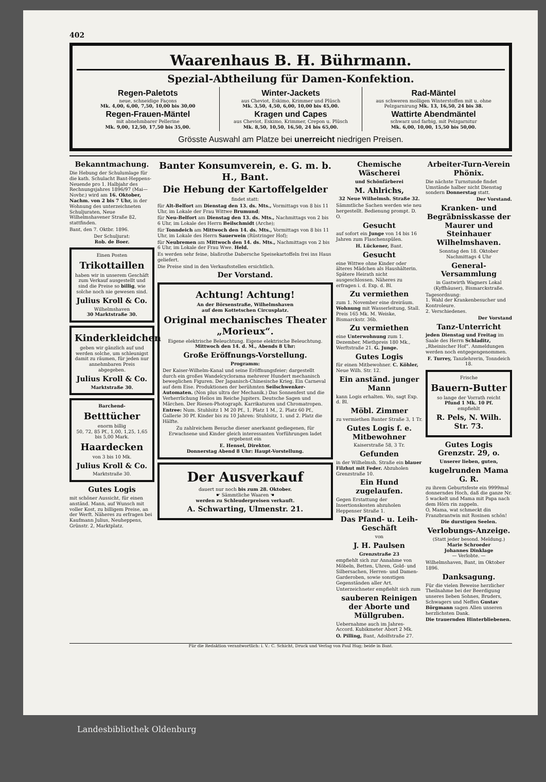402
Waarenhaus B. H. Bührmann.
Spezial-Abtheilung für Damen-Konfektion.
Regen-Paletots
neue, schneidige Façons
Mk. 4,00, 6,00, 7,50, 10,00 bis 30,00
Regen-Frauen-Mäntel
mit abnehmbarer Pellerine
Mk. 9,00, 12,50, 17,50 bis 35,00.
Winter-Jackets
aus Cheviot, Eskimo, Krimmer und Plüsch
Mk. 3,50, 4,50, 6,00, 10,00 bis 45,00.
Kragen und Capes
aus Cheviot, Eskimo, Krimmer, Crepon u. Plüsch
Mk. 8,50, 10,50, 16,50, 24 bis 65,00.
Rad-Mäntel
aus schweren molligen Winterstoffen mit u. ohne Pelzgarnirung Mk. 13, 16,50, 24 bis 38.
Wattirte Abendmäntel
schwarz und farbig, mit Pelzgarnitur
Mk. 6,00, 10,00, 15,50 bis 50,00.
Grösste Auswahl am Platze bei unerreicht niedrigen Preisen.
Bekanntmachung.
Die Hebung der Schulumlage für die kath. Schulacht Bant-Heppens-Neuende pro 1. Halbjahr des Rechnungsjahres 1896/97 (Mai—Novbr.) wird am 16. Oktober, Nachm. von 2 bis 7 Uhr, in der Wohnung des unterzeichneten Schuljuraten, Neue Wilhelmshavener Straße 82, stattfinden.
Bant, den 7. Oktbr. 1896.
Der Schuljurat:
Rob. de Boer.
Einen Posten
Trikottaillen
haben wir in unserem Geschäft zum Verkauf ausgestellt und sind die Preise so billig, wie solche noch nie gewesen sind.
Julius Kroll & Co.
Wilhelmshaven
30 Marktstraße 30.
Kinderkleidchen
geben wir gänzlich auf und werden solche, um schleunigst damit zu räumen, für jeden nur annehmbaren Preis abgegeben.
Julius Kroll & Co.
Marktstraße 30.
Barchend-
Betttücher
enorm billig
50, 72, 85 Pf., 1,00, 1,25, 1,65 bis 5,00 Mark.
Haardecken
von 3 bis 10 Mk.
Julius Kroll & Co.
Marktstraße 30.
Gutes Logis
mit schöner Aussicht, für einen anständ. Mann, auf Wunsch mit voller Kost, zu billigem Preise, an der Werft. Näheres zu erfragen bei Kaufmann Julius, Neuheppens, Grünstr. 2, Marktplatz.
Banter Konsumverein, e. G. m. b. H., Bant.
Die Hebung der Kartoffelgelder
findet statt:
für Alt-Belfort am Dienstag den 13. ds. Mts., Vormittags von 8 bis 11 Uhr, im Lokale der Frau Wittwe Brumund;
für Neu-Belfort am Dienstag den 13. ds. Mts., Nachmittags von 2 bis 6 Uhr, im Lokale des Herrn Beilschmidt (Arche);
für Tonndeich am Mittwoch den 14. ds. Mts., Vormittags von 8 bis 11 Uhr, im Lokale des Herrn Sauerwein (Rüstringer Hof);
für Neubremen am Mittwoch den 14. ds. Mts., Nachmittags von 2 bis 6 Uhr, im Lokale der Frau Wwe. Held.
Es werden sehr feine, blaßrothe Dabersche Speisekartoffeln frei ins Haus geliefert.
Die Preise sind in den Verkaufsstellen ersichtlich.
Der Vorstand.
Achtung! Achtung!
An der Börsenstraße, Wilhelmshaven
auf dem Kottetschen Circusplatz.
Original mechanisches Theater „Morieux“.
Eigene elektrische Beleuchtung. Eigene elektrische Beleuchtung.
Mittwoch den 14. d. M., Abends 8 Uhr:
Große Eröffnungs-Vorstellung.
Programm:
Der Kaiser-Wilhelm-Kanal und seine Eröffnungsfeier; dargestellt durch ein großes Wandelcyclorama mehrerer Hundert mechanisch beweglichen Figuren. Der Japanisch-Chinesische Krieg. Ein Carneval auf dem Eise. Produktionen der berühmten Seilschwenker-Automaten. (Non plus ultra der Mechanik.) Das Sonnenfest und die Verherrlichung Helios im Reiche Jupiters. Deutsche Sagen und Märchen. Der Riesen-Photograph. Karrikaturen und Chromatropen.
Entree: Num. Stuhlsitz 1 M 20 Pf., 1. Platz 1 M., 2. Platz 60 Pf., Gallerie 30 Pf. Kinder bis zu 10 Jahren: Stuhlsitz, 1. und 2. Platz die Hälfte.
Zu zahlreichem Besuche dieser anerkannt gediegenen, für Erwachsene und Kinder gleich interessanten Vorführungen ladet ergebenst ein
E. Hensel, Direktor.
Donnerstag Abend 8 Uhr: Haupt-Vorstellung.
Der Ausverkauf
dauert nur noch bis zum 28. Oktober.
☛ Sämmtliche Waaren ☚
werden zu Schleuderpreisen verkauft.
A. Schwarting, Ulmenstr. 21.
Chemische Wäscherei
und Schönfärberei
M. Ahlrichs,
32 Neue Wilhelmsh. Straße 32.
Sämmtliche Sachen werden wie neu hergestellt. Bedienung prompt. D. O.
Gesucht
auf sofort ein Junge von 14 bis 16 Jahren zum Flaschenspülen.
H. Lückener, Bant.
Gesucht
eine Wittwe ohne Kinder oder älteres Mädchen als Haushälterin. Spätere Heirath nicht ausgeschlossen. Näheres zu erfragen i. d. Exp. d. Bl.
Zu vermiethen
zum 1. November eine dreiräum. Wohnung mit Wasserleitung, Stall. Preis 165 Mk. M. Weiske, Bismarckstr. 36b.
Zu vermiethen
eine Unterwohnung zum 1. Dezember, Miethpreis 180 Mk., Werftstraße 21. G. Junge.
Gutes Logis
für einen Mitbewohner. C. Köhler, Neue Wilh. Str. 12.
Ein anständ. junger Mann
kann Logis erhalten. Wo, sagt Exp. d. Bl.
Möbl. Zimmer
zu vermiethen Banter Straße 3, 1 Tr.
Gutes Logis f. e. Mitbewohner
Kaiserstraße 58, 3 Tr.
Gefunden
in der Wilhelmsh. Straße ein blauer Filzhut mit Feder. Abzuholen Grenzstraße 10.
Ein Hund zugelaufen.
Gegen Erstattung der Insertionskosten abzuholen Heppenser Straße 1.
Das Pfand- u. Leih-Geschäft
von
J. H. Paulsen
Grenzstraße 23
empfiehlt sich zur Annahme von Möbeln, Betten, Uhren, Gold- und Silbersachen, Herren- und Damen-Garderoben, sowie sonstigen Gegenständen aller Art.
Unterzeichneter empfiehlt sich zum
sauberen Reinigen der Aborte und Müllgruben.
Uebernahme auch im Jahres-Accord. Kubikmeter Abort 2 Mk.
O. Pilling, Bant, Adolfstraße 27.
Arbeiter-Turn-Verein Phönix.
Die nächste Turnstunde findet Umstände halber nicht Dienstag sondern Donnerstag statt.
Der Vorstand.
Kranken- und Begräbnisskasse der Maurer und Steinhauer Wilhelmshaven.
Sonntag den 18. Oktober
Nachmittags 4 Uhr
General-Versammlung
in Gastwirth Wagners Lokal (Kyffhäuser), Bismarckstraße.
Tagesordnung:
1. Wahl der Krankenbesucher und Kontroleure.
2. Verschiedenes.
Der Vorstand
Tanz-Unterricht
jeden Dienstag und Freitag im Saale des Herrn Schladitz, „Rheinischer Hof“. Anmeldungen werden noch entgegengenommen.
F. Turrey, Tanzlehrerin, Tonndeich 18.
Frische
Bauern-Butter
so lange der Vorrath reicht
Pfund 1 Mk. 10 Pf.
empfiehlt
R. Pels, N. Wilh. Str. 73.
Gutes Logis Grenzstr. 29, o.
Unserer lieben, guten,
kugelrunden Mama G. R.
zu ihrem Geburtsfeste ein 9999mal donnerndes Hoch, daß die ganze Nr. 5 wackelt und Mama mit Papa nach dem Hörn rin zappeln.
O, Mama, wat schmeckt din Franzbrantwin mit Rosinen schön!
Die durstigen Seelen.
Verlobungs-Anzeige.
(Statt jeder besond. Meldung.)
Marie Schroeder
Johannes Dinklage
— Verlobte. —
Wilhelmshaven, Bant, im Oktober 1896.
Danksagung.
Für die vielen Beweise herzlicher Theilnahme bei der Beerdigung unseres lieben Sohnes, Bruders, Schwagers und Neffen Gustav Börgmann sagen Allen unseren herzlichsten Dank.
Die trauernden Hinterbliebenen.
Für die Redaktion verantwortlich: i. V.: C. Schicht, Druck und Verlag von Paul Hug; beide in Bant.
Landesbibliothek Oldenburg